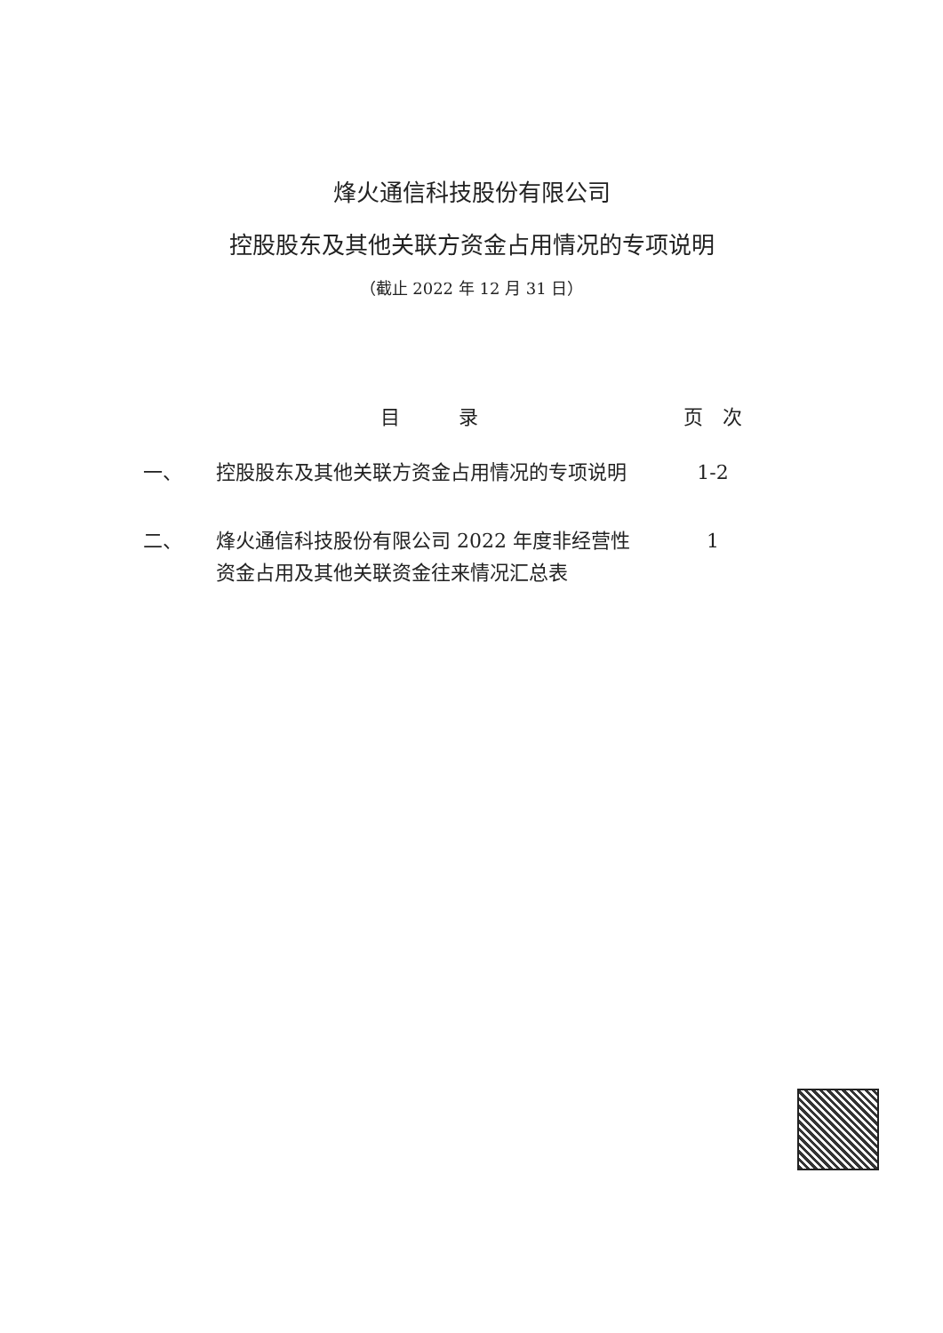烽火通信科技股份有限公司
控股股东及其他关联方资金占用情况的专项说明
（截止 2022 年 12 月 31 日）
| | 目 录 | 页 次 |
| --- | --- | --- |
| 一、 | 控股股东及其他关联方资金占用情况的专项说明 | 1-2 |
| 二、 | 烽火通信科技股份有限公司 2022 年度非经营性资金占用及其他关联资金往来情况汇总表 | 1 |